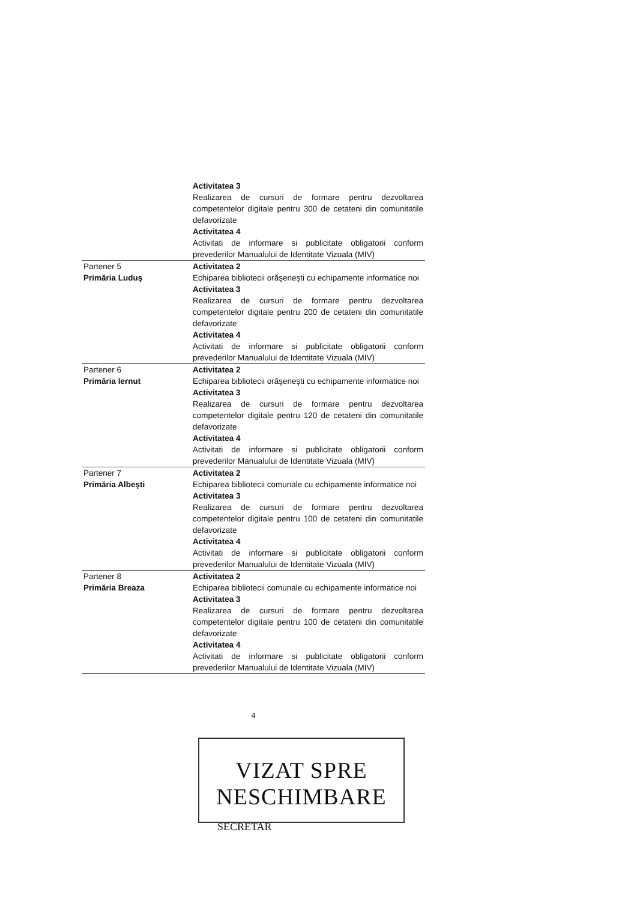| | Activitatea 3 Realizarea de cursuri de formare pentru dezvoltarea competentelor digitale pentru 300 de cetateni din comunitatile defavorizate Activitatea 4 Activitati de informare si publicitate obligatorii conform prevederilor Manualului de Identitate Vizuala (MIV) |
| Partener 5 Primăria Luduş | Activitatea 2 Echiparea bibliotecii orăşeneşti cu echipamente informatice noi Activitatea 3 Realizarea de cursuri de formare pentru dezvoltarea competentelor digitale pentru 200 de cetateni din comunitatile defavorizate Activitatea 4 Activitati de informare si publicitate obligatorii conform prevederilor Manualului de Identitate Vizuala (MIV) |
| Partener 6 Primăria Iernut | Activitatea 2 Echiparea bibliotecii orăşeneşti cu echipamente informatice noi Activitatea 3 Realizarea de cursuri de formare pentru dezvoltarea competentelor digitale pentru 120 de cetateni din comunitatile defavorizate Activitatea 4 Activitati de informare si publicitate obligatorii conform prevederilor Manualului de Identitate Vizuala (MIV) |
| Partener 7 Primăria Albeşti | Activitatea 2 Echiparea bibliotecii comunale cu echipamente informatice noi Activitatea 3 Realizarea de cursuri de formare pentru dezvoltarea competentelor digitale pentru 100 de cetateni din comunitatile defavorizate Activitatea 4 Activitati de informare si publicitate obligatorii conform prevederilor Manualului de Identitate Vizuala (MIV) |
| Partener 8 Primăria Breaza | Activitatea 2 Echiparea bibliotecii comunale cu echipamente informatice noi Activitatea 3 Realizarea de cursuri de formare pentru dezvoltarea competentelor digitale pentru 100 de cetateni din comunitatile defavorizate Activitatea 4 Activitati de informare si publicitate obligatorii conform prevederilor Manualului de Identitate Vizuala (MIV) |
4
VIZAT SPRE NESCHIMBARE
SECRETAR